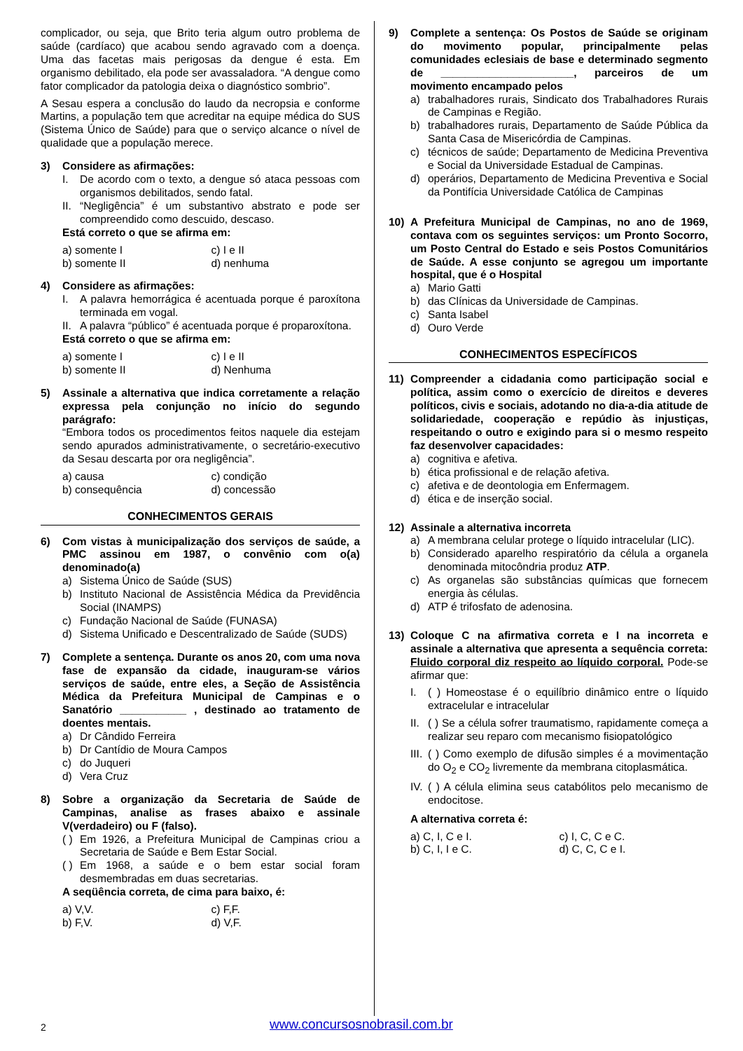complicador, ou seja, que Brito teria algum outro problema de saúde (cardíaco) que acabou sendo agravado com a doença. Uma das facetas mais perigosas da dengue é esta. Em organismo debilitado, ela pode ser avassaladora. “A dengue como fator complicador da patologia deixa o diagnóstico sombrio”.
A Sesau espera a conclusão do laudo da necropsia e conforme Martins, a população tem que acreditar na equipe médica do SUS (Sistema Único de Saúde) para que o serviço alcance o nível de qualidade que a população merece.
3) Considere as afirmações:
I. De acordo com o texto, a dengue só ataca pessoas com organismos debilitados, sendo fatal.
II. “Negligência” é um substantivo abstrato e pode ser compreendido como descuido, descaso.
Está correto o que se afirma em:
a) somente I c) I e II b) somente II d) nenhuma
4) Considere as afirmações:
I. A palavra hemorrágica é acentuada porque é paroxítona terminada em vogal.
II. A palavra “público” é acentuada porque é proparoxítona.
Está correto o que se afirma em:
a) somente I c) I e II b) somente II d) Nenhuma
5) Assinale a alternativa que indica corretamente a relação expressa pela conjunção no início do segundo parágrafo:
“Embora todos os procedimentos feitos naquele dia estejam sendo apurados administrativamente, o secretário-executivo da Sesau descarta por ora negligência”.
a) causa c) condição b) consequência d) concessão
CONHECIMENTOS GERAIS
6) Com vistas à municipalização dos serviços de saúde, a PMC assinou em 1987, o convênio com o(a) denominado(a)
a) Sistema Único de Saúde (SUS)
b) Instituto Nacional de Assistência Médica da Previdência Social (INAMPS)
c) Fundação Nacional de Saúde (FUNASA)
d) Sistema Unificado e Descentralizado de Saúde (SUDS)
7) Complete a sentença. Durante os anos 20, com uma nova fase de expansão da cidade, inauguram-se vários serviços de saúde, entre eles, a Seção de Assistência Médica da Prefeitura Municipal de Campinas e o Sanatório ___________ , destinado ao tratamento de doentes mentais.
a) Dr Cândido Ferreira
b) Dr Cantídio de Moura Campos
c) do Juqueri
d) Vera Cruz
8) Sobre a organização da Secretaria de Saúde de Campinas, analise as frases abaixo e assinale V(verdadeiro) ou F (falso).
( ) Em 1926, a Prefeitura Municipal de Campinas criou a Secretaria de Saúde e Bem Estar Social.
( ) Em 1968, a saúde e o bem estar social foram desmembradas em duas secretarias.
A seqüência correta, de cima para baixo, é:
a) V,V. c) F,F. b) F,V. d) V,F.
9) Complete a sentença: Os Postos de Saúde se originam do movimento popular, principalmente pelas comunidades eclesiais de base e determinado segmento de ______________________, parceiros de um movimento encampado pelos
a) trabalhadores rurais, Sindicato dos Trabalhadores Rurais de Campinas e Região.
b) trabalhadores rurais, Departamento de Saúde Pública da Santa Casa de Misericórdia de Campinas.
c) técnicos de saúde; Departamento de Medicina Preventiva e Social da Universidade Estadual de Campinas.
d) operários, Departamento de Medicina Preventiva e Social da Pontifícia Universidade Católica de Campinas
10) A Prefeitura Municipal de Campinas, no ano de 1969, contava com os seguintes serviços: um Pronto Socorro, um Posto Central do Estado e seis Postos Comunitários de Saúde. A esse conjunto se agregou um importante hospital, que é o Hospital
a) Mario Gatti
b) das Clínicas da Universidade de Campinas.
c) Santa Isabel
d) Ouro Verde
CONHECIMENTOS ESPECÍFICOS
11) Compreender a cidadania como participação social e política, assim como o exercício de direitos e deveres políticos, civis e sociais, adotando no dia-a-dia atitude de solidariedade, cooperação e repúdio às injustiças, respeitando o outro e exigindo para si o mesmo respeito faz desenvolver capacidades:
a) cognitiva e afetiva.
b) ética profissional e de relação afetiva.
c) afetiva e de deontologia em Enfermagem.
d) ética e de inserção social.
12) Assinale a alternativa incorreta
a) A membrana celular protege o líquido intracelular (LIC).
b) Considerado aparelho respiratório da célula a organela denominada mitocôndria produz ATP.
c) As organelas são substâncias químicas que fornecem energia às células.
d) ATP é trifosfato de adenosina.
13) Coloque C na afirmativa correta e I na incorreta e assinale a alternativa que apresenta a sequência correta: Fluido corporal diz respeito ao líquido corporal. Pode-se afirmar que:
I. ( ) Homeostase é o equilíbrio dinâmico entre o líquido extracelular e intracelular
II. ( ) Se a célula sofrer traumatismo, rapidamente começa a realizar seu reparo com mecanismo fisiopatológico
III. ( ) Como exemplo de difusão simples é a movimentação do O<sub>2</sub> e CO<sub>2</sub> livremente da membrana citoplasmática.
IV. ( ) A célula elimina seus catabólitos pelo mecanismo de endocitose.
A alternativa correta é:
a) C, I, C e I. c) I, C, C e C. b) C, I, I e C. d) C, C, C e I.
2 www.concursosnobrasil.com.br